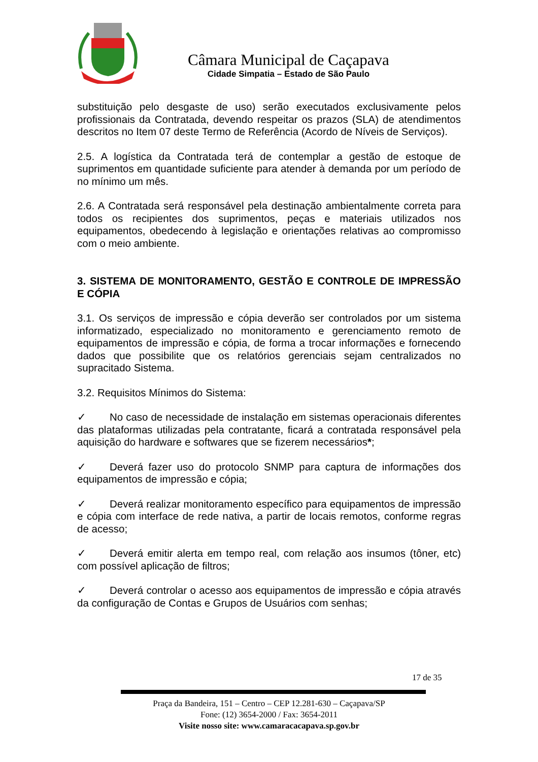Câmara Municipal de Caçapava
Cidade Simpatia – Estado de São Paulo
substituição pelo desgaste de uso) serão executados exclusivamente pelos profissionais da Contratada, devendo respeitar os prazos (SLA) de atendimentos descritos no Item 07 deste Termo de Referência (Acordo de Níveis de Serviços).
2.5. A logística da Contratada terá de contemplar a gestão de estoque de suprimentos em quantidade suficiente para atender à demanda por um período de no mínimo um mês.
2.6. A Contratada será responsável pela destinação ambientalmente correta para todos os recipientes dos suprimentos, peças e materiais utilizados nos equipamentos, obedecendo à legislação e orientações relativas ao compromisso com o meio ambiente.
3. SISTEMA DE MONITORAMENTO, GESTÃO E CONTROLE DE IMPRESSÃO E CÓPIA
3.1. Os serviços de impressão e cópia deverão ser controlados por um sistema informatizado, especializado no monitoramento e gerenciamento remoto de equipamentos de impressão e cópia, de forma a trocar informações e fornecendo dados que possibilite que os relatórios gerenciais sejam centralizados no supracitado Sistema.
3.2. Requisitos Mínimos do Sistema:
✓ No caso de necessidade de instalação em sistemas operacionais diferentes das plataformas utilizadas pela contratante, ficará a contratada responsável pela aquisição do hardware e softwares que se fizerem necessários*;
✓ Deverá fazer uso do protocolo SNMP para captura de informações dos equipamentos de impressão e cópia;
✓ Deverá realizar monitoramento específico para equipamentos de impressão e cópia com interface de rede nativa, a partir de locais remotos, conforme regras de acesso;
✓ Deverá emitir alerta em tempo real, com relação aos insumos (tôner, etc) com possível aplicação de filtros;
✓ Deverá controlar o acesso aos equipamentos de impressão e cópia através da configuração de Contas e Grupos de Usuários com senhas;
17 de 35
Praça da Bandeira, 151 – Centro – CEP 12.281-630 – Caçapava/SP
Fone: (12) 3654-2000 / Fax: 3654-2011
Visite nosso site: www.camaracacapava.sp.gov.br